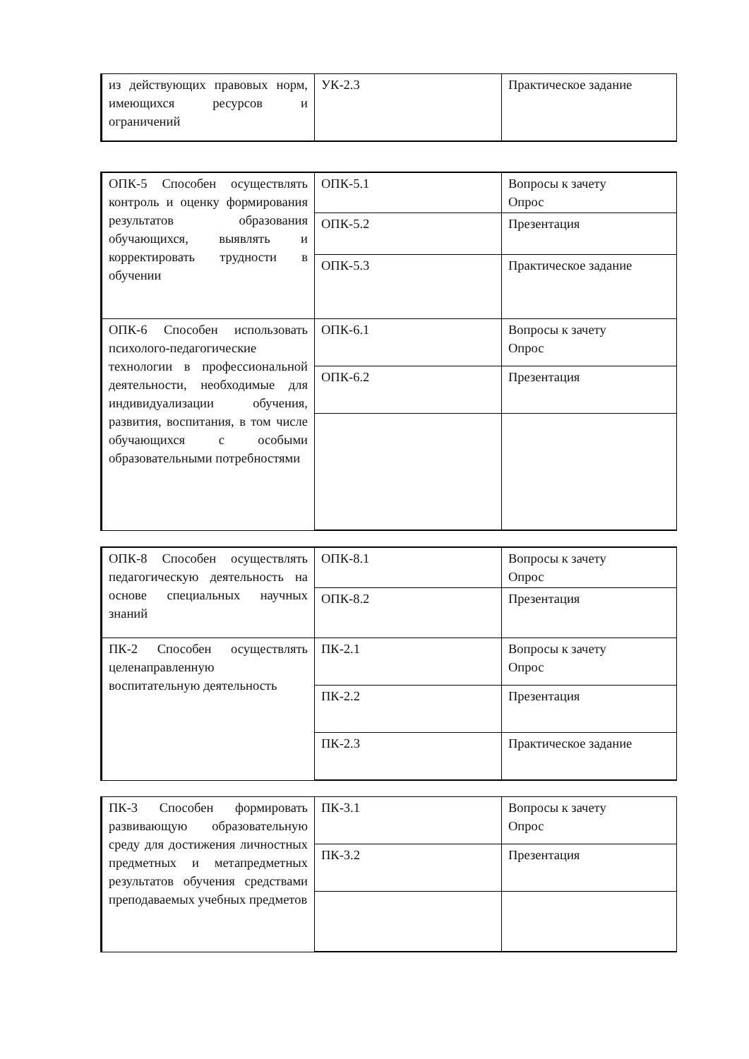| из действующих правовых норм, имеющихся ресурсов и ограничений | УК-2.3 | Практическое задание |
| ОПК-5 Способен осуществлять контроль и оценку формирования результатов образования обучающихся, выявлять и корректировать трудности в обучении | ОПК-5.1 | Вопросы к зачету Опрос |
| | ОПК-5.2 | Презентация |
| | ОПК-5.3 | Практическое задание |
| ОПК-6 Способен использовать психолого-педагогические технологии в профессиональной деятельности, необходимые для индивидуализации обучения, развития, воспитания, в том числе обучающихся с особыми образовательными потребностями | ОПК-6.1 | Вопросы к зачету Опрос |
| | ОПК-6.2 | Презентация |
| ОПК-8 Способен осуществлять педагогическую деятельность на основе специальных научных знаний | ОПК-8.1 | Вопросы к зачету Опрос |
| | ОПК-8.2 | Презентация |
| ПК-2 Способен осуществлять целенаправленную воспитательную деятельность | ПК-2.1 | Вопросы к зачету Опрос |
| | ПК-2.2 | Презентация |
| | ПК-2.3 | Практическое задание |
| ПК-3 Способен формировать развивающую образовательную среду для достижения личностных предметных и метапредметных результатов обучения средствами преподаваемых учебных предметов | ПК-3.1 | Вопросы к зачету Опрос |
| | ПК-3.2 | Презентация |